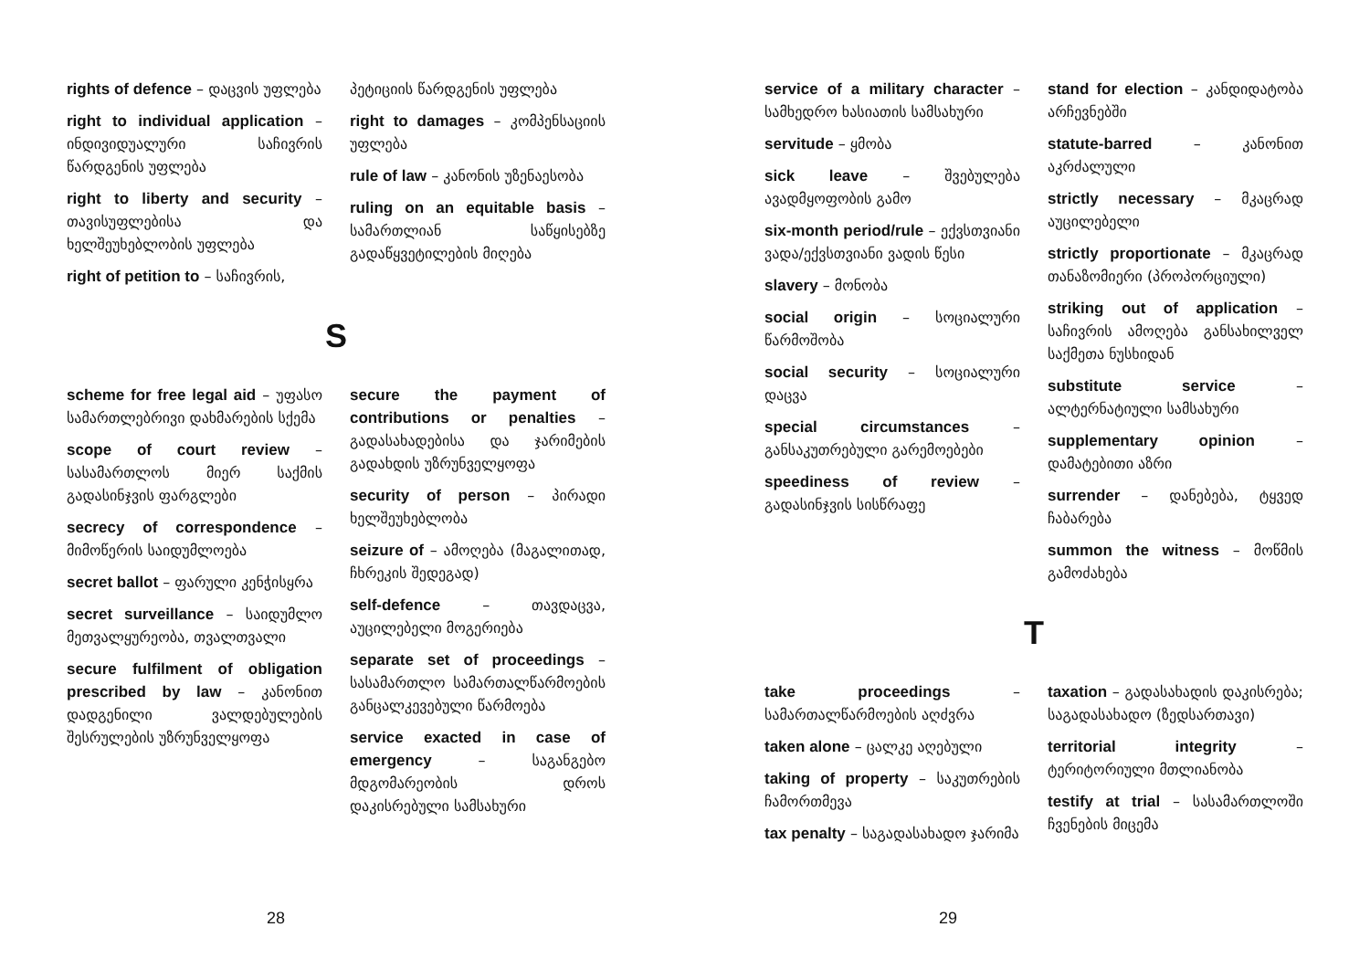rights of defence – დაცვის უფლება
right to individual application – ინდივიდუალური საჩივრის წარდგენის უფლება
right to liberty and security – თავისუფლებისა და ხელშეუხებლობის უფლება
right of petition to – საჩივრის,
პეტიციის წარდგენის უფლება
right to damages – კომპენსაციის უფლება
rule of law – კანონის უზენაესობა
ruling on an equitable basis – სამართლიან საწყისებზე გადაწყვეტილების მიღება
S
scheme for free legal aid – უფასო სამართლებრივი დახმარების სქემა
scope of court review – სასამართლოს მიერ საქმის გადასინჯვის ფარგლები
secrecy of correspondence – მიმოწერის საიდუმლოება
secret ballot – ფარული კენჭისყრა
secret surveillance – საიდუმლო მეთვალყურეობა, თვალთვალი
secure fulfilment of obligation prescribed by law – კანონით დადგენილი ვალდებულების შესრულების უზრუნველყოფა
secure the payment of contributions or penalties – გადასახადებისა და ჯარიმების გადახდის უზრუნველყოფა
security of person – პირადი ხელშეუხებლობა
seizure of – ამოღება (მაგალითად, ჩხრეკის შედეგად)
self-defence – თავდაცვა, აუცილებელი მოგერიება
separate set of proceedings – სასამართლო სამართალწარმოების განცალკევებული წარმოება
service exacted in case of emergency – საგანგებო მდგომარეობის დროს დაკისრებული სამსახური
28
service of a military character – სამხედრო ხასიათის სამსახური
servitude – ყმობა
sick leave – შვებულება ავადმყოფობის გამო
six-month period/rule – ექვსთვიანი ვადა/ექვსთვიანი ვადის წესი
slavery – მონობა
social origin – სოციალური წარმოშობა
social security – სოციალური დაცვა
special circumstances – განსაკუთრებული გარემოებები
speediness of review – გადასინჯვის სისწრაფე
stand for election – კანდიდატობა არჩევნებში
statute-barred – კანონით აკრძალული
strictly necessary – მკაცრად აუცილებელი
strictly proportionate – მკაცრად თანაზომიერი (პროპორციული)
striking out of application – საჩივრის ამოღება განსახილველ საქმეთა ნუსხიდან
substitute service – ალტერნატიული სამსახური
supplementary opinion – დამატებითი აზრი
surrender – დანებება, ტყვედ ჩაბარება
summon the witness – მოწმის გამოძახება
T
take proceedings – სამართალწარმოების აღძვრა
taken alone – ცალკე აღებული
taking of property – საკუთრების ჩამორთმევა
tax penalty – საგადასახადო ჯარიმა
taxation – გადასახადის დაკისრება; საგადასახადო (ზედსართავი)
territorial integrity – ტერიტორიული მთლიანობა
testify at trial – სასამართლოში ჩვენების მიცემა
29